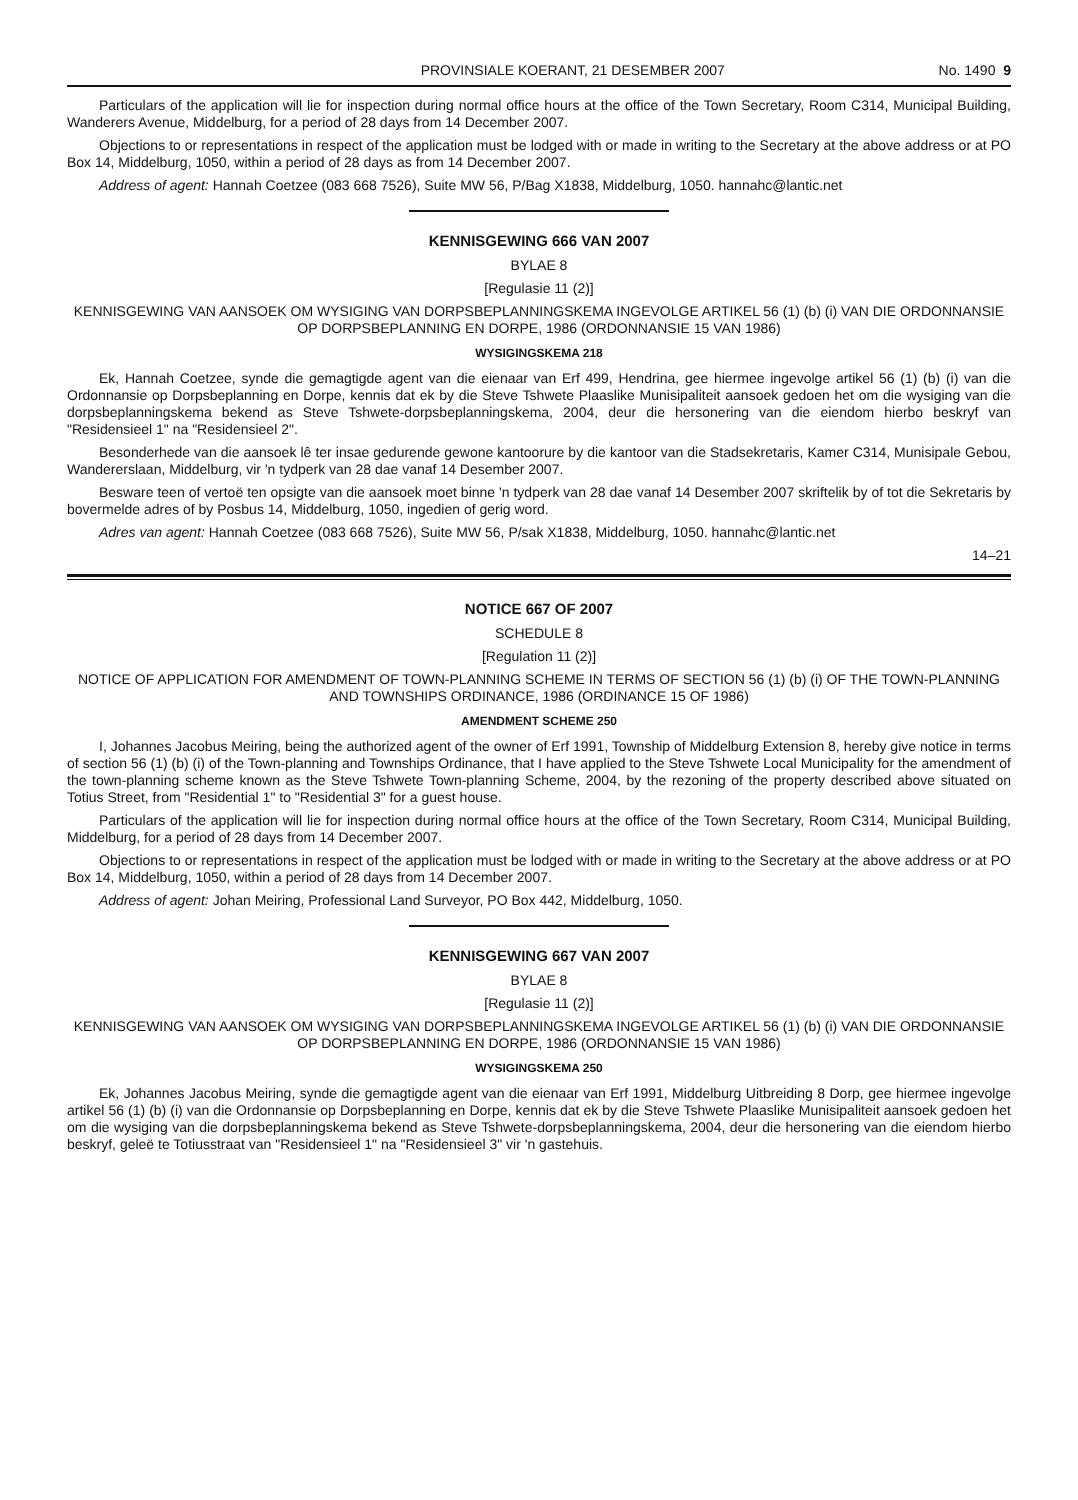PROVINSIALE KOERANT, 21 DESEMBER 2007 No. 1490 9
Particulars of the application will lie for inspection during normal office hours at the office of the Town Secretary, Room C314, Municipal Building, Wanderers Avenue, Middelburg, for a period of 28 days from 14 December 2007.
Objections to or representations in respect of the application must be lodged with or made in writing to the Secretary at the above address or at PO Box 14, Middelburg, 1050, within a period of 28 days as from 14 December 2007.
Address of agent: Hannah Coetzee (083 668 7526), Suite MW 56, P/Bag X1838, Middelburg, 1050. hannahc@lantic.net
KENNISGEWING 666 VAN 2007
BYLAE 8
[Regulasie 11 (2)]
KENNISGEWING VAN AANSOEK OM WYSIGING VAN DORPSBEPLANNINGSKEMA INGEVOLGE ARTIKEL 56 (1) (b) (i) VAN DIE ORDONNANSIE OP DORPSBEPLANNING EN DORPE, 1986 (ORDONNANSIE 15 VAN 1986)
WYSIGINGSKEMA 218
Ek, Hannah Coetzee, synde die gemagtigde agent van die eienaar van Erf 499, Hendrina, gee hiermee ingevolge artikel 56 (1) (b) (i) van die Ordonnansie op Dorpsbeplanning en Dorpe, kennis dat ek by die Steve Tshwete Plaaslike Munisipaliteit aansoek gedoen het om die wysiging van die dorpsbeplanningskema bekend as Steve Tshwete-dorpsbeplanningskema, 2004, deur die hersonering van die eiendom hierbo beskryf van "Residensieel 1" na "Residensieel 2".
Besonderhede van die aansoek lê ter insae gedurende gewone kantoorure by die kantoor van die Stadsekretaris, Kamer C314, Munisipale Gebou, Wandererslaan, Middelburg, vir 'n tydperk van 28 dae vanaf 14 Desember 2007.
Besware teen of vertoë ten opsigte van die aansoek moet binne 'n tydperk van 28 dae vanaf 14 Desember 2007 skriftelik by of tot die Sekretaris by bovermelde adres of by Posbus 14, Middelburg, 1050, ingedien of gerig word.
Adres van agent: Hannah Coetzee (083 668 7526), Suite MW 56, P/sak X1838, Middelburg, 1050. hannahc@lantic.net
14–21
NOTICE 667 OF 2007
SCHEDULE 8
[Regulation 11 (2)]
NOTICE OF APPLICATION FOR AMENDMENT OF TOWN-PLANNING SCHEME IN TERMS OF SECTION 56 (1) (b) (i) OF THE TOWN-PLANNING AND TOWNSHIPS ORDINANCE, 1986 (ORDINANCE 15 OF 1986)
AMENDMENT SCHEME 250
I, Johannes Jacobus Meiring, being the authorized agent of the owner of Erf 1991, Township of Middelburg Extension 8, hereby give notice in terms of section 56 (1) (b) (i) of the Town-planning and Townships Ordinance, that I have applied to the Steve Tshwete Local Municipality for the amendment of the town-planning scheme known as the Steve Tshwete Town-planning Scheme, 2004, by the rezoning of the property described above situated on Totius Street, from "Residential 1" to "Residential 3" for a guest house.
Particulars of the application will lie for inspection during normal office hours at the office of the Town Secretary, Room C314, Municipal Building, Middelburg, for a period of 28 days from 14 December 2007.
Objections to or representations in respect of the application must be lodged with or made in writing to the Secretary at the above address or at PO Box 14, Middelburg, 1050, within a period of 28 days from 14 December 2007.
Address of agent: Johan Meiring, Professional Land Surveyor, PO Box 442, Middelburg, 1050.
KENNISGEWING 667 VAN 2007
BYLAE 8
[Regulasie 11 (2)]
KENNISGEWING VAN AANSOEK OM WYSIGING VAN DORPSBEPLANNINGSKEMA INGEVOLGE ARTIKEL 56 (1) (b) (i) VAN DIE ORDONNANSIE OP DORPSBEPLANNING EN DORPE, 1986 (ORDONNANSIE 15 VAN 1986)
WYSIGINGSKEMA 250
Ek, Johannes Jacobus Meiring, synde die gemagtigde agent van die eienaar van Erf 1991, Middelburg Uitbreiding 8 Dorp, gee hiermee ingevolge artikel 56 (1) (b) (i) van die Ordonnansie op Dorpsbeplanning en Dorpe, kennis dat ek by die Steve Tshwete Plaaslike Munisipaliteit aansoek gedoen het om die wysiging van die dorpsbeplanningskema bekend as Steve Tshwete-dorpsbeplanningskema, 2004, deur die hersonering van die eiendom hierbo beskryf, geleë te Totiusstraat van "Residensieel 1" na "Residensieel 3" vir 'n gastehuis.